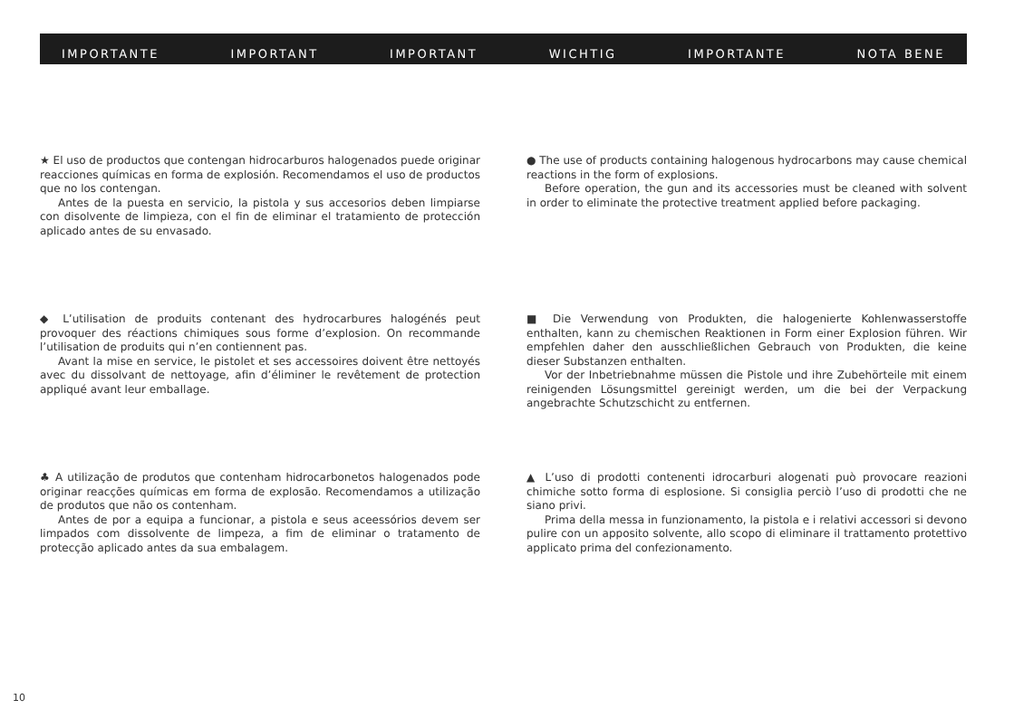IMPORTANTE IMPORTANT IMPORTANT WICHTIG IMPORTANTE NOTA BENE
★ El uso de productos que contengan hidrocarburos halogenados puede originar reacciones químicas en forma de explosión. Recomendamos el uso de productos que no los contengan.
Antes de la puesta en servicio, la pistola y sus accesorios deben limpiarse con disolvente de limpieza, con el fin de eliminar el tratamiento de protección aplicado antes de su envasado.
● The use of products containing halogenous hydrocarbons may cause chemical reactions in the form of explosions.
Before operation, the gun and its accessories must be cleaned with solvent in order to eliminate the protective treatment applied before packaging.
◆ L’utilisation de produits contenant des hydrocarbures halogénés peut provoquer des réactions chimiques sous forme d’explosion. On recommande l’utilisation de produits qui n’en contiennent pas.
Avant la mise en service, le pistolet et ses accessoires doivent être nettoyés avec du dissolvant de nettoyage, afin d’éliminer le revêtement de protection appliqué avant leur emballage.
■ Die Verwendung von Produkten, die halogenierte Kohlenwasserstoffe enthalten, kann zu chemischen Reaktionen in Form einer Explosion führen. Wir empfehlen daher den ausschließlichen Gebrauch von Produkten, die keine dieser Substanzen enthalten.
Vor der Inbetriebnahme müssen die Pistole und ihre Zubehörteile mit einem reinigenden Lösungsmittel gereinigt werden, um die bei der Verpackung angebrachte Schutzschicht zu entfernen.
♣ A utilização de produtos que contenham hidrocarbonetos halogenados pode originar reacções químicas em forma de explosão. Recomendamos a utilização de produtos que não os contenham.
Antes de por a equipa a funcionar, a pistola e seus aceessórios devem ser limpados com dissolvente de limpeza, a fim de eliminar o tratamento de protecção aplicado antes da sua embalagem.
▲ L’uso di prodotti contenenti idrocarburi alogenati può provocare reazioni chimiche sotto forma di esplosione. Si consiglia perciò l’uso di prodotti che ne siano privi.
Prima della messa in funzionamento, la pistola e i relativi accessori si devono pulire con un apposito solvente, allo scopo di eliminare il trattamento protettivo applicato prima del confezionamento.
10